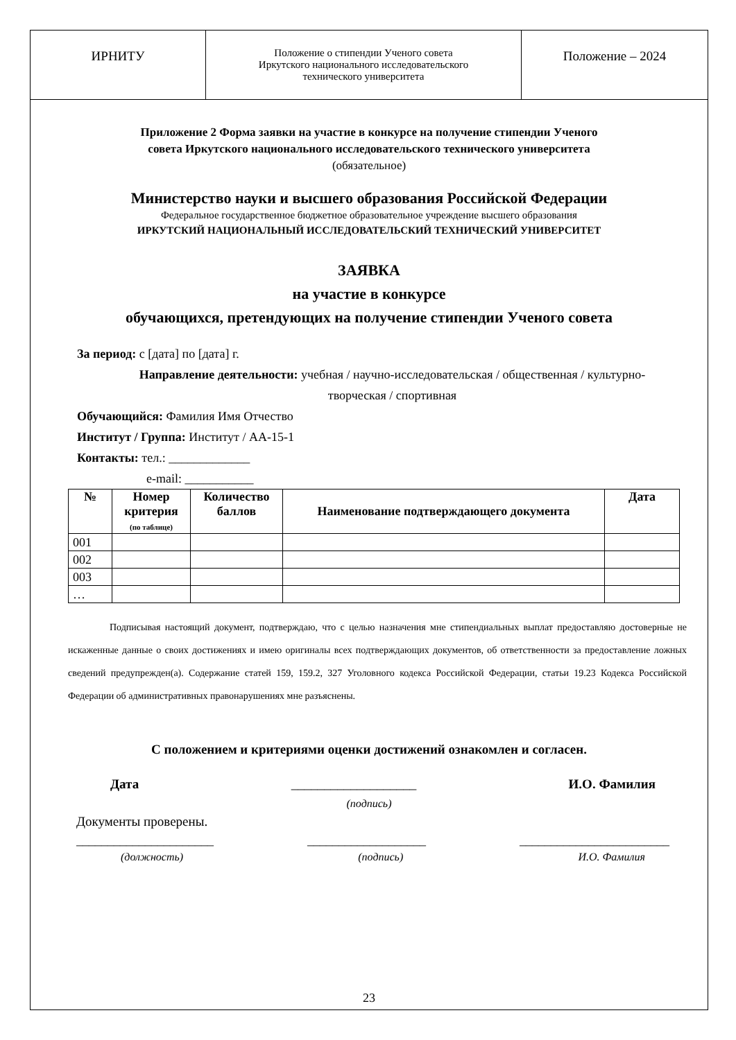ИРНИТУ
Положение о стипендии Ученого совета
Иркутского национального исследовательского
технического университета
Положение – 2024
Приложение 2 Форма заявки на участие в конкурсе на получение стипендии Ученого
совета Иркутского национального исследовательского технического университета
(обязательное)
Министерство науки и высшего образования Российской Федерации
Федеральное государственное бюджетное образовательное учреждение высшего образования
ИРКУТСКИЙ НАЦИОНАЛЬНЫЙ ИССЛЕДОВАТЕЛЬСКИЙ ТЕХНИЧЕСКИЙ УНИВЕРСИТЕТ
ЗАЯВКА
на участие в конкурсе
обучающихся, претендующих на получение стипендии Ученого совета
За период: с [дата] по [дата] г.
Направление деятельности: учебная / научно-исследовательская / общественная / культурно-
творческая / спортивная
Обучающийся: Фамилия Имя Отчество
Институт / Группа: Институт / АА-15-1
Контакты: тел.: _____________
e-mail: ___________
| № | Номер критерия (по таблице) | Количество баллов | Наименование подтверждающего документа | Дата |
| --- | --- | --- | --- | --- |
| 001 | | | | |
| 002 | | | | |
| 003 | | | | |
| … | | | | |
Подписывая настоящий документ, подтверждаю, что с целью назначения мне стипендиальных выплат предоставляю достоверные не искаженные данные о своих достижениях и имею оригиналы всех подтверждающих документов, об ответственности за предоставление ложных сведений предупрежден(а). Содержание статей 159, 159.2, 327 Уголовного кодекса Российской Федерации, статьи 19.23 Кодекса Российской Федерации об административных правонарушениях мне разъяснены.
С положением и критериями оценки достижений ознакомлен и согласен.
Дата ___________________ И.О. Фамилия
(подпись)
Документы проверены.
______________________ ___________________ ________________________
(должность) (подпись) И.О. Фамилия
23